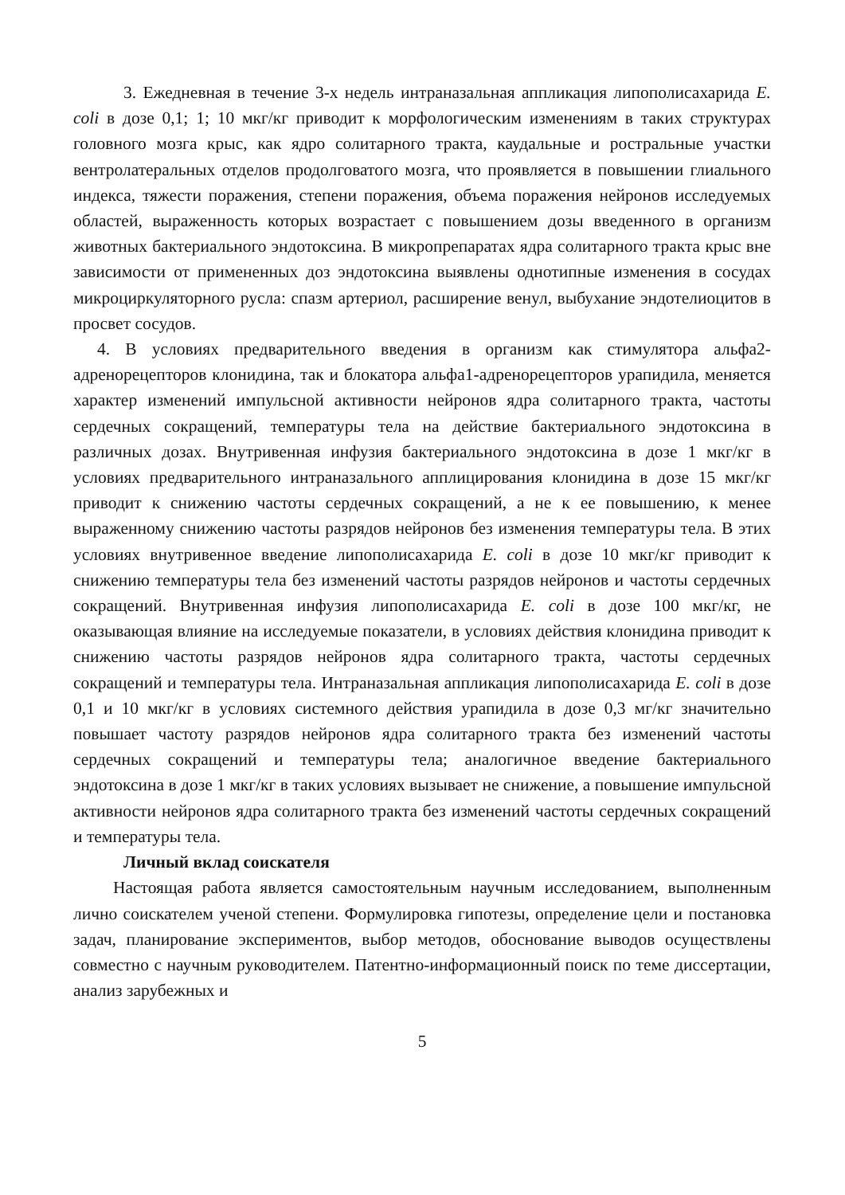3. Ежедневная в течение 3-х недель интраназальная аппликация липополисахарида E. coli в дозе 0,1; 1; 10 мкг/кг приводит к морфологическим изменениям в таких структурах головного мозга крыс, как ядро солитарного тракта, каудальные и ростральные участки вентролатеральных отделов продолговатого мозга, что проявляется в повышении глиального индекса, тяжести поражения, степени поражения, объема поражения нейронов исследуемых областей, выраженность которых возрастает с повышением дозы введенного в организм животных бактериального эндотоксина. В микропрепаратах ядра солитарного тракта крыс вне зависимости от примененных доз эндотоксина выявлены однотипные изменения в сосудах микроциркуляторного русла: спазм артериол, расширение венул, выбухание эндотелиоцитов в просвет сосудов.
4. В условиях предварительного введения в организм как стимулятора альфа2-адренорецепторов клонидина, так и блокатора альфа1-адренорецепторов урапидила, меняется характер изменений импульсной активности нейронов ядра солитарного тракта, частоты сердечных сокращений, температуры тела на действие бактериального эндотоксина в различных дозах. Внутривенная инфузия бактериального эндотоксина в дозе 1 мкг/кг в условиях предварительного интраназального апплицирования клонидина в дозе 15 мкг/кг приводит к снижению частоты сердечных сокращений, а не к ее повышению, к менее выраженному снижению частоты разрядов нейронов без изменения температуры тела. В этих условиях внутривенное введение липополисахарида E. coli в дозе 10 мкг/кг приводит к снижению температуры тела без изменений частоты разрядов нейронов и частоты сердечных сокращений. Внутривенная инфузия липополисахарида E. coli в дозе 100 мкг/кг, не оказывающая влияние на исследуемые показатели, в условиях действия клонидина приводит к снижению частоты разрядов нейронов ядра солитарного тракта, частоты сердечных сокращений и температуры тела. Интраназальная аппликация липополисахарида E. coli в дозе 0,1 и 10 мкг/кг в условиях системного действия урапидила в дозе 0,3 мг/кг значительно повышает частоту разрядов нейронов ядра солитарного тракта без изменений частоты сердечных сокращений и температуры тела; аналогичное введение бактериального эндотоксина в дозе 1 мкг/кг в таких условиях вызывает не снижение, а повышение импульсной активности нейронов ядра солитарного тракта без изменений частоты сердечных сокращений и температуры тела.
Личный вклад соискателя
Настоящая работа является самостоятельным научным исследованием, выполненным лично соискателем ученой степени. Формулировка гипотезы, определение цели и постановка задач, планирование экспериментов, выбор методов, обоснование выводов осуществлены совместно с научным руководителем. Патентно-информационный поиск по теме диссертации, анализ зарубежных и
5